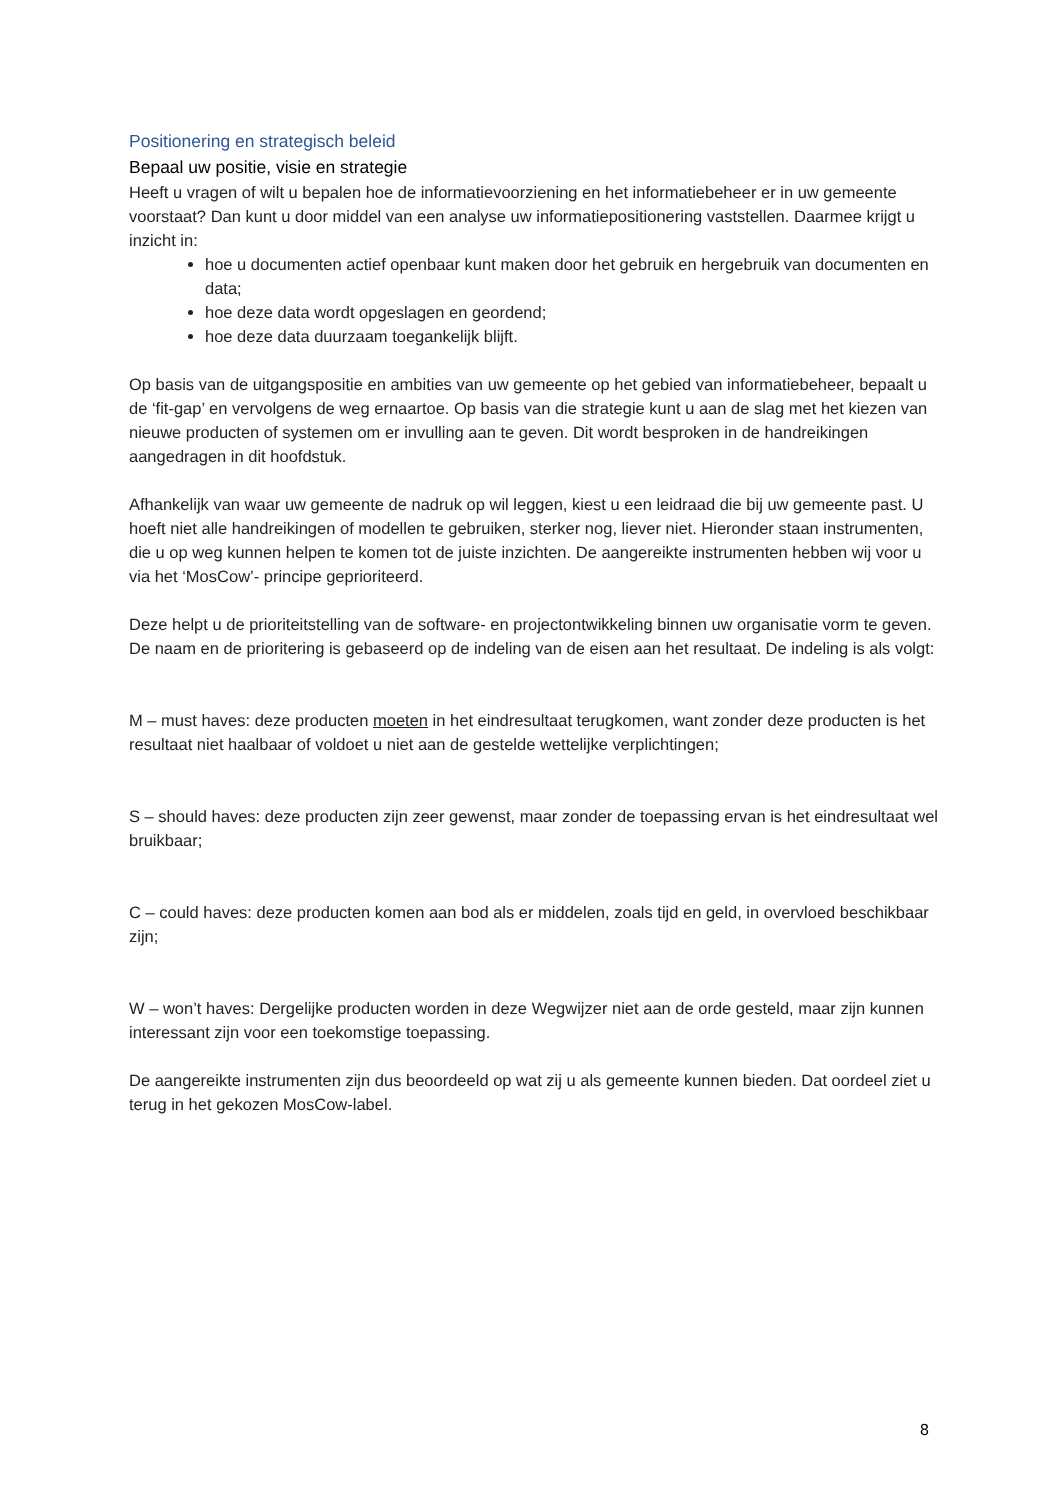Positionering en strategisch beleid
Bepaal uw positie, visie en strategie
Heeft u vragen of wilt u bepalen hoe de informatievoorziening en het informatiebeheer er in uw gemeente voorstaat? Dan kunt u door middel van een analyse uw informatiepositionering vaststellen. Daarmee krijgt u inzicht in:
hoe u documenten actief openbaar kunt maken door het gebruik en hergebruik van documenten en data;
hoe deze data wordt opgeslagen en geordend;
hoe deze data duurzaam toegankelijk blijft.
Op basis van de uitgangspositie en ambities van uw gemeente op het gebied van informatiebeheer, bepaalt u de ‘fit-gap’ en vervolgens de weg ernaartoe. Op basis van die strategie kunt u aan de slag met het kiezen van nieuwe producten of systemen om er invulling aan te geven. Dit wordt besproken in de handreikingen aangedragen in dit hoofdstuk.
Afhankelijk van waar uw gemeente de nadruk op wil leggen, kiest u een leidraad die bij uw gemeente past. U hoeft niet alle handreikingen of modellen te gebruiken, sterker nog, liever niet. Hieronder staan instrumenten, die u op weg kunnen helpen te komen tot de juiste inzichten. De aangereikte instrumenten hebben wij voor u via het ‘MosCow’- principe geprioriteerd.
Deze helpt u de prioriteitstelling van de software- en projectontwikkeling binnen uw organisatie vorm te geven. De naam en de prioritering is gebaseerd op de indeling van de eisen aan het resultaat. De indeling is als volgt:
M – must haves: deze producten moeten in het eindresultaat terugkomen, want zonder deze producten is het resultaat niet haalbaar of voldoet u niet aan de gestelde wettelijke verplichtingen;
S – should haves: deze producten zijn zeer gewenst, maar zonder de toepassing ervan is het eindresultaat wel bruikbaar;
C – could haves: deze producten komen aan bod als er middelen, zoals tijd en geld, in overvloed beschikbaar zijn;
W – won’t haves: Dergelijke producten worden in deze Wegwijzer niet aan de orde gesteld, maar zijn kunnen interessant zijn voor een toekomstige toepassing.
De aangereikte instrumenten zijn dus beoordeeld op wat zij u als gemeente kunnen bieden. Dat oordeel ziet u terug in het gekozen MosCow-label.
8